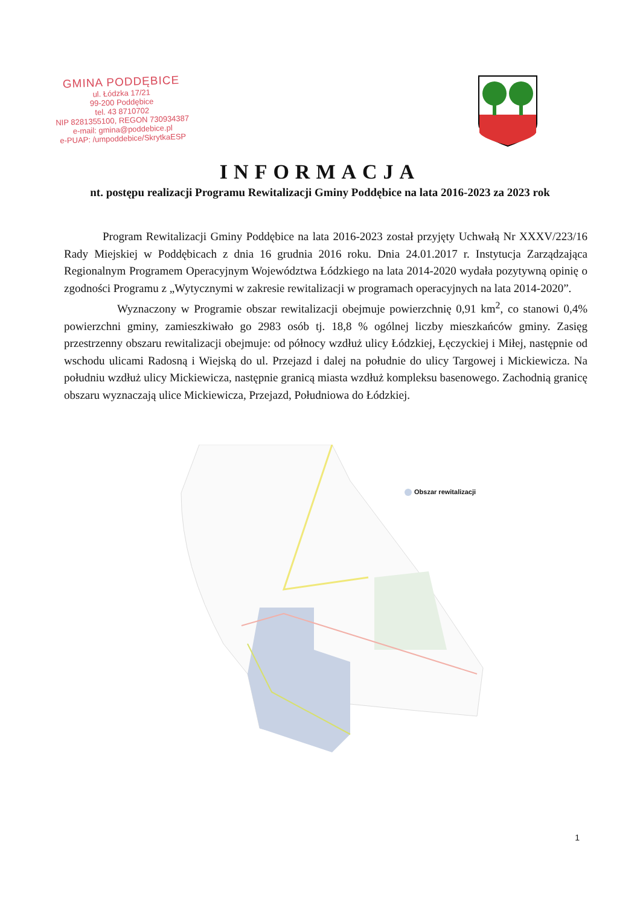GMINA PODDĘBICE
ul. Łódzka 17/21
99-200 Poddębice
tel. 43 8710702
NIP 8281355100, REGON 730934387
e-mail: gmina@poddebice.pl
e-PUAP: /umpoddebice/SkrytkaESP
INFORMACJA
nt. postępu realizacji Programu Rewitalizacji Gminy Poddębice na lata 2016-2023 za 2023 rok
Program Rewitalizacji Gminy Poddębice na lata 2016-2023 został przyjęty Uchwałą Nr XXXV/223/16 Rady Miejskiej w Poddębicach z dnia 16 grudnia 2016 roku. Dnia 24.01.2017 r. Instytucja Zarządzająca Regionalnym Programem Operacyjnym Województwa Łódzkiego na lata 2014-2020 wydała pozytywną opinię o zgodności Programu z „Wytycznymi w zakresie rewitalizacji w programach operacyjnych na lata 2014-2020”.
Wyznaczony w Programie obszar rewitalizacji obejmuje powierzchnię 0,91 km<sup>2</sup>, co stanowi 0,4% powierzchni gminy, zamieszkiwało go 2983 osób tj. 18,8 % ogólnej liczby mieszkańców gminy. Zasięg przestrzenny obszaru rewitalizacji obejmuje: od północy wzdłuż ulicy Łódzkiej, Łęczyckiej i Miłej, następnie od wschodu ulicami Radosną i Wiejską do ul. Przejazd i dalej na południe do ulicy Targowej i Mickiewicza. Na południu wzdłuż ulicy Mickiewicza, następnie granicą miasta wzdłuż kompleksu basenowego. Zachodnią granicę obszaru wyznaczają ulice Mickiewicza, Przejazd, Południowa do Łódzkiej.
Obszar rewitalizacji
1